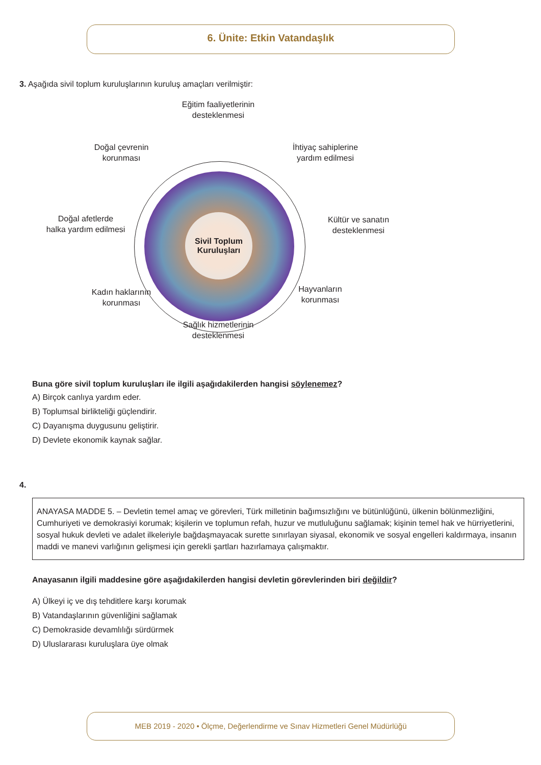6. Ünite: Etkin Vatandaşlık
3. Aşağıda sivil toplum kuruluşlarının kuruluş amaçları verilmiştir:
Sivil Toplum
Kuruluşları
Eğitim faaliyetlerinin
desteklenmesi
Doğal çevrenin
korunması
İhtiyaç sahiplerine
yardım edilmesi
Doğal afetlerde
halka yardım edilmesi
Kültür ve sanatın
desteklenmesi
Kadın haklarının
korunması
Hayvanların
korunması
Sağlık hizmetlerinin
desteklenmesi
Buna göre sivil toplum kuruluşları ile ilgili aşağıdakilerden hangisi söylenemez?
A) Birçok canlıya yardım eder.
B) Toplumsal birlikteliği güçlendirir.
C) Dayanışma duygusunu geliştirir.
D) Devlete ekonomik kaynak sağlar.
4.
ANAYASA MADDE 5. – Devletin temel amaç ve görevleri, Türk milletinin bağımsızlığını ve bütünlüğünü, ülkenin bölünmezliğini, Cumhuriyeti ve demokrasiyi korumak; kişilerin ve toplumun refah, huzur ve mutluluğunu sağlamak; kişinin temel hak ve hürriyetlerini, sosyal hukuk devleti ve adalet ilkeleriyle bağdaşmayacak surette sınırlayan siyasal, ekonomik ve sosyal engelleri kaldırmaya, insanın maddi ve manevi varlığının gelişmesi için gerekli şartları hazırlamaya çalışmaktır.
Anayasanın ilgili maddesine göre aşağıdakilerden hangisi devletin görevlerinden biri değildir?
A) Ülkeyi iç ve dış tehditlere karşı korumak
B) Vatandaşlarının güvenliğini sağlamak
C) Demokraside devamlılığı sürdürmek
D) Uluslararası kuruluşlara üye olmak
MEB 2019 - 2020 • Ölçme, Değerlendirme ve Sınav Hizmetleri Genel Müdürlüğü